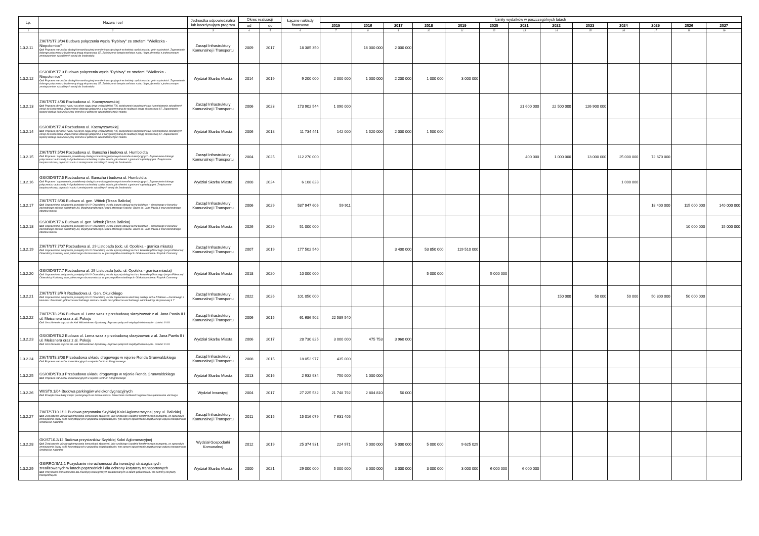| Lp. | Nazwa i cel | Jednostka odpowiedzialna lub koordynująca program | Okres realizacji | | Łączne nakłady finansowe | Limity wydatków w poszczególnych latach | | | | | | | | | | | | |
| --- | --- | --- | --- | --- | --- | --- | --- | --- | --- | --- | --- | --- | --- | --- | --- | --- | --- | --- |
| | | | od | do | | 2015 | 2016 | 2017 | 2018 | 2019 | 2020 | 2021 | 2022 | 2023 | 2024 | 2025 | 2026 | 2027 |
| 1 | 2 | 3 | 4 | 5 | 6 | 7 | 8 | 9 | 10 | 11 | 12 | 13 | 14 | 15 | 16 | 17 | 18 | 19 |
| 1.3.2.11 | ZIKiT/ST7.3/04 Budowa połączenia węzła "Rybitwy" ze strefami "Wieliczka - Niepołomice" Cel: Poprawa warunków obsługi komunikacyjnej terenów inwestycyjnych wchodniej części miasta i gmin sąsiednich. Zapewnienie dobrego połączenia z budowaną drogą ekspresową S7. Zwiększenie bezpieczeństwa ruchu i jego płynności z jednoczesnym zmniejszeniem szkodliwych emisji do środowiska | Zarząd Infrastruktury Komunalnej i Transportu | 2009 | 2017 | 18 385 350 | | 16 000 000 | 2 000 000 | | | | | | | | | | |
| 1.3.2.12 | GS/OID/ST7.3 Budowa połączenia węzła "Rybitwy" ze strefami "Wieliczka - Niepołomice" Cel: Poprawa warunków obsługi komunikacyjnej terenów inwestycyjnych wchodniej części miasta i gmin sąsiednich. Zapewnienie dobrego połączenia z budowaną drogą ekspresową S7. Zwiększenie bezpieczeństwa ruchu i jego płynności z jednoczesnym zmniejszeniem szkodliwych emisji do środowiska | Wydział Skarbu Miasta | 2014 | 2019 | 9 200 000 | 2 000 000 | 1 000 000 | 2 200 000 | 1 000 000 | 3 000 000 | | | | | | | | |
| 1.3.2.13 | ZIKiT/ST7.4/06 Rozbudowa ul. Kocmyrzowskiej Cel: Poprawa płynności ruchu na całym ciągu drogi wojewódzkiej 776, zwiększenie bezpieczeństwa i zmniejszenie szkodliwych emisji do środowiska. Zapewnienie dobrego połączenia z przygotowywaną do realizacji drogą ekspresową S7. Zapewnienie lepszej obsługi komunikacyjnej terenów w północno-wschodniej części miasta | Zarząd Infrastruktury Komunalnej i Transportu | 2006 | 2023 | 173 902 544 | 1 090 000 | | | | | | 21 600 000 | 22 500 000 | 126 900 000 | | | | |
| 1.3.2.14 | GS/OID/ST7.4 Rozbudowa ul. Kocmyrzowskiej Cel: Poprawa płynności ruchu na całym ciągu drogi wojewódzkiej 776, zwiększenie bezpieczeństwa i zmniejszenie szkodliwych emisji do środowiska. Zapewnienie dobrego połączenia z przygotowywaną do realizacji drogą ekspresową S7. Zapewnienie lepszej obsługi komunikacyjnej terenów w północno-wschodniej części miasta | Wydział Skarbu Miasta | 2006 | 2018 | 11 734 441 | 142 000 | 1 520 000 | 2 000 000 | 1 500 000 | | | | | | | | | |
| 1.3.2.15 | ZIKiT/ST7.5/04 Rozbudowa ul. Bunscha i budowa ul. Humboldta Cel: Poprawa i zapewnienie prawidłowej obsługi komunikacyjnej nowych terenów inwestycyjnych. Zapewnienie dobrego połączenia z autostradą A-4 południowo-zachodniej części miasta, jak również z gminami sąsiadującymi. Zwiększenie bezpieczeństwa, płynności ruchu i zmniejszenie szkodliwych emisji do środowiska | Zarząd Infrastruktury Komunalnej i Transportu | 2004 | 2025 | 112 270 000 | | | | | | | 400 000 | 1 000 000 | 13 000 000 | 25 000 000 | 72 670 000 | | |
| 1.3.2.16 | GS/OID/ST7.5 Rozbudowa ul. Bunscha i budowa ul. Humboldta Cel: Poprawa i zapewnienie prawidłowej obsługi komunikacyjnej nowych terenów inwestycyjnych. Zapewnienie dobrego połączenia z autostradą A-4 południowo-zachodniej części miasta, jak również z gminami sąsiadującymi. Zwiększenie bezpieczeństwa, płynności ruchu i zmniejszenie szkodliwych emisji do środowiska | Wydział Skarbu Miasta | 2008 | 2024 | 6 108 828 | | | | | | | | | | 1 000 000 | | | |
| 1.3.2.17 | ZIKiT/ST7.6/06 Budowa ul. gen. Wittek (Trasa Balicka) Cel: Usprawnienie połączenia pomiędzy III i IV Obwodnicą w celu lepszej obsługi ruchu źródłowo – docelowego z kierunku: zachodniego odcinka autostrady A4, Międzynarodowego Portu Lotniczego Kraków- Balice im. Jana Pawła II oraz zachodniego obszaru miasta | Zarząd Infrastruktury Komunalnej i Transportu | 2006 | 2029 | 537 947 606 | 59 911 | | | | | | | | | | 18 400 000 | 115 000 000 | 140 000 000 |
| 1.3.2.18 | GS/OID/ST7.6 Budowa ul. gen. Wittek (Trasa Balicka) Cel: Usprawnienie połączenia pomiędzy III i IV Obwodnicą w celu lepszej obsługi ruchu źródłowo – docelowego z kierunku: zachodniego odcinka autostrady A4, Międzynarodowego Portu Lotniczego Kraków- Balice im. Jana Pawła II oraz zachodniego obszaru miasta. | Wydział Skarbu Miasta | 2026 | 2029 | 51 000 000 | | | | | | | | | | | | 10 000 000 | 15 000 000 |
| 1.3.2.19 | ZIKiT/ST7.7/07 Rozbudowa al. 29 Listopada (odc. ul. Opolska - granica miasta) Cel: Usprawnienie połączenia pomiędzy III i IV Obwodnicą w celu lepszej obsługi ruchu z kierunku północnego (w tym Północnej Obwodnicy Krakowa) oraz północnego obszaru miasta, w tym zespołów osiedlowych: Górka Narodowa i Prądnik Czerwony | Zarząd Infrastruktury Komunalnej i Transportu | 2007 | 2019 | 177 502 540 | | | 3 400 000 | 53 850 000 | 119 510 000 | | | | | | | | |
| 1.3.2.20 | GS/OID/ST7.7 Rozbudowa al. 29 Listopada (odc. ul. Opolska - granica miasta) Cel: Usprawnienie połączenia pomiędzy III i IV Obwodnicą w celu lepszej obsługi ruchu z kierunku północnego (w tym Północnej Obwodnicy Krakowa) oraz północnego obszaru miasta, w tym zespołów osiedlowych: Górka Narodowa i Prądnik Czerwony | Wydział Skarbu Miasta | 2018 | 2020 | 10 000 000 | | | | 5 000 000 | | 5 000 000 | | | | | | | |
| 1.3.2.21 | ZIKiT/ST7.8/RR Rozbudowa ul. Gen. Okulickiego Cel: Usprawnienie połączenia pomiędzy III i IV Obwodnicą w celu zapewnienia właściwej obsługi ruchu źródłowo – docelowego z kierunku: Proszowic, północno-wschodniego obszaru miasta oraz północno-wschodniego odcinka drogi ekspresowej S 7 | Zarząd Infrastruktury Komunalnej i Transportu | 2022 | 2026 | 101 050 000 | | | | | | | | 150 000 | 50 000 | 50 000 | 50 800 000 | 50 000 000 | |
| 1.3.2.22 | ZIKiT/ST8.2/06 Budowa ul. Lema wraz z przebudową skrzyżowań: z al. Jana Pawła II i ul. Meissnera oraz z al. Pokoju Cel: Umożliwienie dojazdu do Hali Widowiskowo-Sportowej. Poprawa połączeń międzydzielnicowych - dzielnic II i III | Zarząd Infrastruktury Komunalnej i Transportu | 2006 | 2015 | 61 686 502 | 22 589 540 | | | | | | | | | | | | |
| 1.3.2.23 | GS/OID/ST8.2 Budowa ul. Lema wraz z przebudową skrzyżowań: z al. Jana Pawła II i ul. Meissnera oraz z al. Pokoju Cel: Umożliwienie dojazdu do Hali Widowiskowo-Sportowej. Poprawa połączeń międzydzielnicowych - dzielnic II i III | Wydział Skarbu Miasta | 2006 | 2017 | 28 730 825 | 3 000 000 | 475 753 | 3 960 000 | | | | | | | | | | |
| 1.3.2.24 | ZIKiT/ST8.3/08 Przebudowa układu drogowego w rejonie Ronda Grunwaldzkiego Cel: Poprawa warunków komunikacyjnych w rejonie Centrum Kongresowego | Zarząd Infrastruktury Komunalnej i Transportu | 2008 | 2015 | 18 052 977 | 435 000 | | | | | | | | | | | | |
| 1.3.2.25 | GS/OID/ST8.3 Przebudowa układu drogowego w rejonie Ronda Grunwaldzkiego Cel: Poprawa warunków komunikacyjnych w rejonie Centrum Kongresowego | Wydział Skarbu Miasta | 2013 | 2016 | 2 932 934 | 750 000 | 1 000 000 | | | | | | | | | | | |
| 1.3.2.26 | WI/ST9.1/04 Budowa parkingów wielokondygnacyjnych Cel: Powiększenie bazy miejsc parkingowych na terenie miasta. Stworzenie możliwości ograniczenia parkowania ulicznego | Wydział Inwestycji | 2004 | 2017 | 27 225 532 | 21 748 792 | 2 804 810 | 50 000 | | | | | | | | | | |
| 1.3.2.27 | ZIKiT/ST10.1/11 Budowa przystanku Szybkiej Kolei Aglomeracyjnej przy ul. Balickiej Cel: Zwiększenie udziału wykorzystania komunikacji zbiorowej, jako szybkiego i bardziej komfortowego transportu, co spowoduje zmniejszenie liczby osób korzystających z pojazdów indywidualnych i tym samym ograniczenie negatywnego wpływu transportu na środowisko naturalne | Zarząd Infrastruktury Komunalnej i Transportu | 2011 | 2015 | 15 016 079 | 7 631 405 | | | | | | | | | | | | |
| 1.3.2.28 | GK/ST10.2/12 Budowa przystanków Szybkiej Kolei Aglomeracyjnej Cel: Zwiększenie udziału wykorzystania komunikacji zbiorowej, jako szybkiego i bardziej komfortowego transportu, co spowoduje zmniejszenie liczby osób korzystających z pojazdów indywidualnych i tym samym ograniczenie negatywnego wpływu transportu na środowisko naturalne | Wydział Gospodarki Komunalnej | 2012 | 2019 | 25 374 931 | 224 971 | 5 000 000 | 5 000 000 | 5 000 000 | 9 625 029 | | | | | | | | |
| 1.3.2.29 | GS/RRO/SA1.1 Pozyskanie nieruchomości dla inwestycji strategicznych zrealizowanych w latach poprzednich i dla ochrony korytarzy transportowych Cel: Pozyskanie nieruchomości dla inwestycji strategicznych zrealizowanych w latach poprzednich i dla ochrony korytarzy transportowych | Wydział Skarbu Miasta | 2000 | 2021 | 29 000 000 | 5 000 000 | 3 000 000 | 3 000 000 | 3 000 000 | 3 000 000 | 6 000 000 | 6 000 000 | | | | | | |